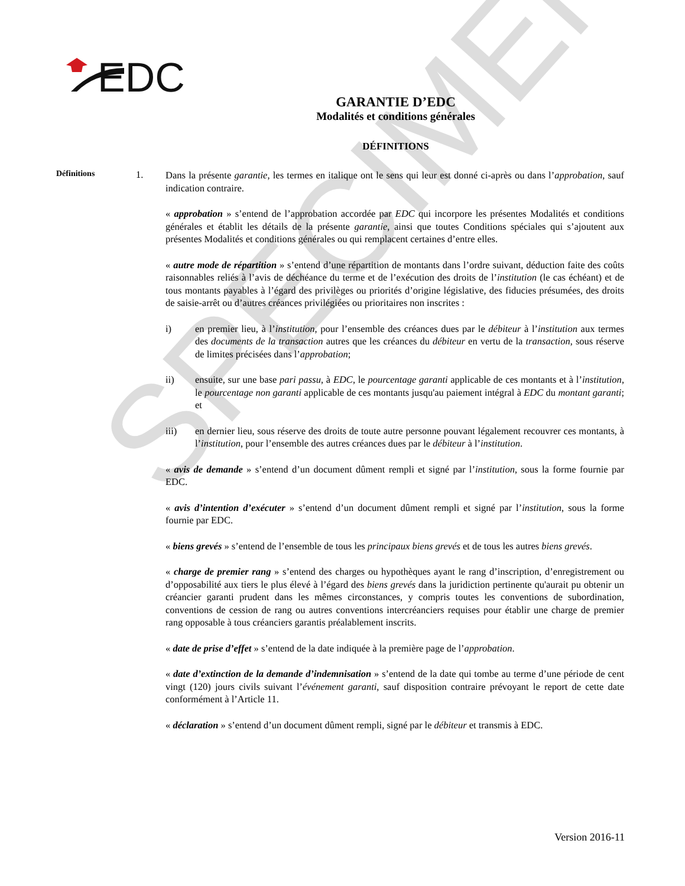SPECIMEN
EDC
GARANTIE D’EDC
Modalités et conditions générales
DÉFINITIONS
Définitions
1.
Dans la présente garantie, les termes en italique ont le sens qui leur est donné ci-après ou dans l’approbation, sauf indication contraire.
« approbation » s’entend de l’approbation accordée par EDC qui incorpore les présentes Modalités et conditions générales et établit les détails de la présente garantie, ainsi que toutes Conditions spéciales qui s’ajoutent aux présentes Modalités et conditions générales ou qui remplacent certaines d’entre elles.
« autre mode de répartition » s’entend d’une répartition de montants dans l’ordre suivant, déduction faite des coûts raisonnables reliés à l’avis de déchéance du terme et de l’exécution des droits de l’institution (le cas échéant) et de tous montants payables à l’égard des privilèges ou priorités d’origine législative, des fiducies présumées, des droits de saisie-arrêt ou d’autres créances privilégiées ou prioritaires non inscrites :
i) en premier lieu, à l’institution, pour l’ensemble des créances dues par le débiteur à l’institution aux termes des documents de la transaction autres que les créances du débiteur en vertu de la transaction, sous réserve de limites précisées dans l’approbation;
ii) ensuite, sur une base pari passu, à EDC, le pourcentage garanti applicable de ces montants et à l’institution, le pourcentage non garanti applicable de ces montants jusqu'au paiement intégral à EDC du montant garanti; et
iii) en dernier lieu, sous réserve des droits de toute autre personne pouvant légalement recouvrer ces montants, à l’institution, pour l’ensemble des autres créances dues par le débiteur à l’institution.
« avis de demande » s’entend d’un document dûment rempli et signé par l’institution, sous la forme fournie par EDC.
« avis d’intention d’exécuter » s’entend d’un document dûment rempli et signé par l’institution, sous la forme fournie par EDC.
« biens grevés » s’entend de l’ensemble de tous les principaux biens grevés et de tous les autres biens grevés.
« charge de premier rang » s’entend des charges ou hypothèques ayant le rang d’inscription, d’enregistrement ou d’opposabilité aux tiers le plus élevé à l’égard des biens grevés dans la juridiction pertinente qu'aurait pu obtenir un créancier garanti prudent dans les mêmes circonstances, y compris toutes les conventions de subordination, conventions de cession de rang ou autres conventions intercréanciers requises pour établir une charge de premier rang opposable à tous créanciers garantis préalablement inscrits.
« date de prise d’effet » s’entend de la date indiquée à la première page de l’approbation.
« date d’extinction de la demande d’indemnisation » s’entend de la date qui tombe au terme d’une période de cent vingt (120) jours civils suivant l’événement garanti, sauf disposition contraire prévoyant le report de cette date conformément à l’Article 11.
« déclaration » s’entend d’un document dûment rempli, signé par le débiteur et transmis à EDC.
Version 2016-11